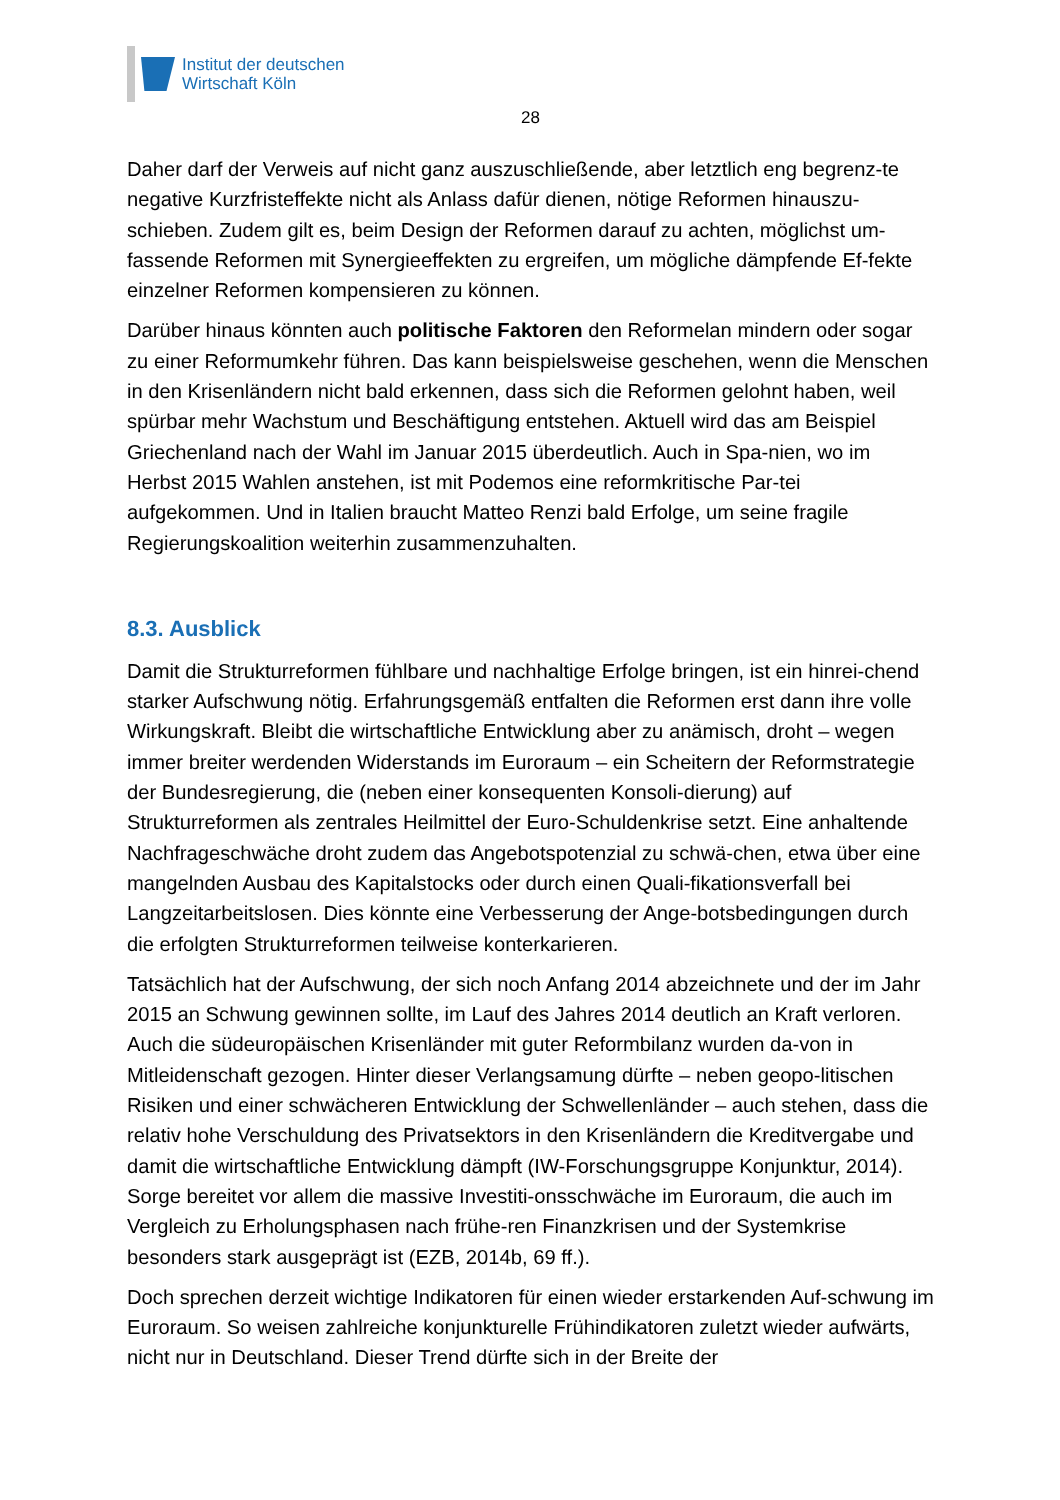Institut der deutschen
Wirtschaft Köln
28
Daher darf der Verweis auf nicht ganz auszuschließende, aber letztlich eng begrenz-te negative Kurzfristeffekte nicht als Anlass dafür dienen, nötige Reformen hinauszu-schieben. Zudem gilt es, beim Design der Reformen darauf zu achten, möglichst um-fassende Reformen mit Synergieeffekten zu ergreifen, um mögliche dämpfende Ef-fekte einzelner Reformen kompensieren zu können.
Darüber hinaus könnten auch politische Faktoren den Reformelan mindern oder sogar zu einer Reformumkehr führen. Das kann beispielsweise geschehen, wenn die Menschen in den Krisenländern nicht bald erkennen, dass sich die Reformen gelohnt haben, weil spürbar mehr Wachstum und Beschäftigung entstehen. Aktuell wird das am Beispiel Griechenland nach der Wahl im Januar 2015 überdeutlich. Auch in Spa-nien, wo im Herbst 2015 Wahlen anstehen, ist mit Podemos eine reformkritische Par-tei aufgekommen. Und in Italien braucht Matteo Renzi bald Erfolge, um seine fragile Regierungskoalition weiterhin zusammenzuhalten.
8.3. Ausblick
Damit die Strukturreformen fühlbare und nachhaltige Erfolge bringen, ist ein hinrei-chend starker Aufschwung nötig. Erfahrungsgemäß entfalten die Reformen erst dann ihre volle Wirkungskraft. Bleibt die wirtschaftliche Entwicklung aber zu anämisch, droht – wegen immer breiter werdenden Widerstands im Euroraum – ein Scheitern der Reformstrategie der Bundesregierung, die (neben einer konsequenten Konsoli-dierung) auf Strukturreformen als zentrales Heilmittel der Euro-Schuldenkrise setzt. Eine anhaltende Nachfrageschwäche droht zudem das Angebotspotenzial zu schwä-chen, etwa über eine mangelnden Ausbau des Kapitalstocks oder durch einen Quali-fikationsverfall bei Langzeitarbeitslosen. Dies könnte eine Verbesserung der Ange-botsbedingungen durch die erfolgten Strukturreformen teilweise konterkarieren.
Tatsächlich hat der Aufschwung, der sich noch Anfang 2014 abzeichnete und der im Jahr 2015 an Schwung gewinnen sollte, im Lauf des Jahres 2014 deutlich an Kraft verloren. Auch die südeuropäischen Krisenländer mit guter Reformbilanz wurden da-von in Mitleidenschaft gezogen. Hinter dieser Verlangsamung dürfte – neben geopo-litischen Risiken und einer schwächeren Entwicklung der Schwellenländer – auch stehen, dass die relativ hohe Verschuldung des Privatsektors in den Krisenländern die Kreditvergabe und damit die wirtschaftliche Entwicklung dämpft (IW-Forschungsgruppe Konjunktur, 2014). Sorge bereitet vor allem die massive Investiti-onsschwäche im Euroraum, die auch im Vergleich zu Erholungsphasen nach frühe-ren Finanzkrisen und der Systemkrise besonders stark ausgeprägt ist (EZB, 2014b, 69 ff.).
Doch sprechen derzeit wichtige Indikatoren für einen wieder erstarkenden Auf-schwung im Euroraum. So weisen zahlreiche konjunkturelle Frühindikatoren zuletzt wieder aufwärts, nicht nur in Deutschland. Dieser Trend dürfte sich in der Breite der